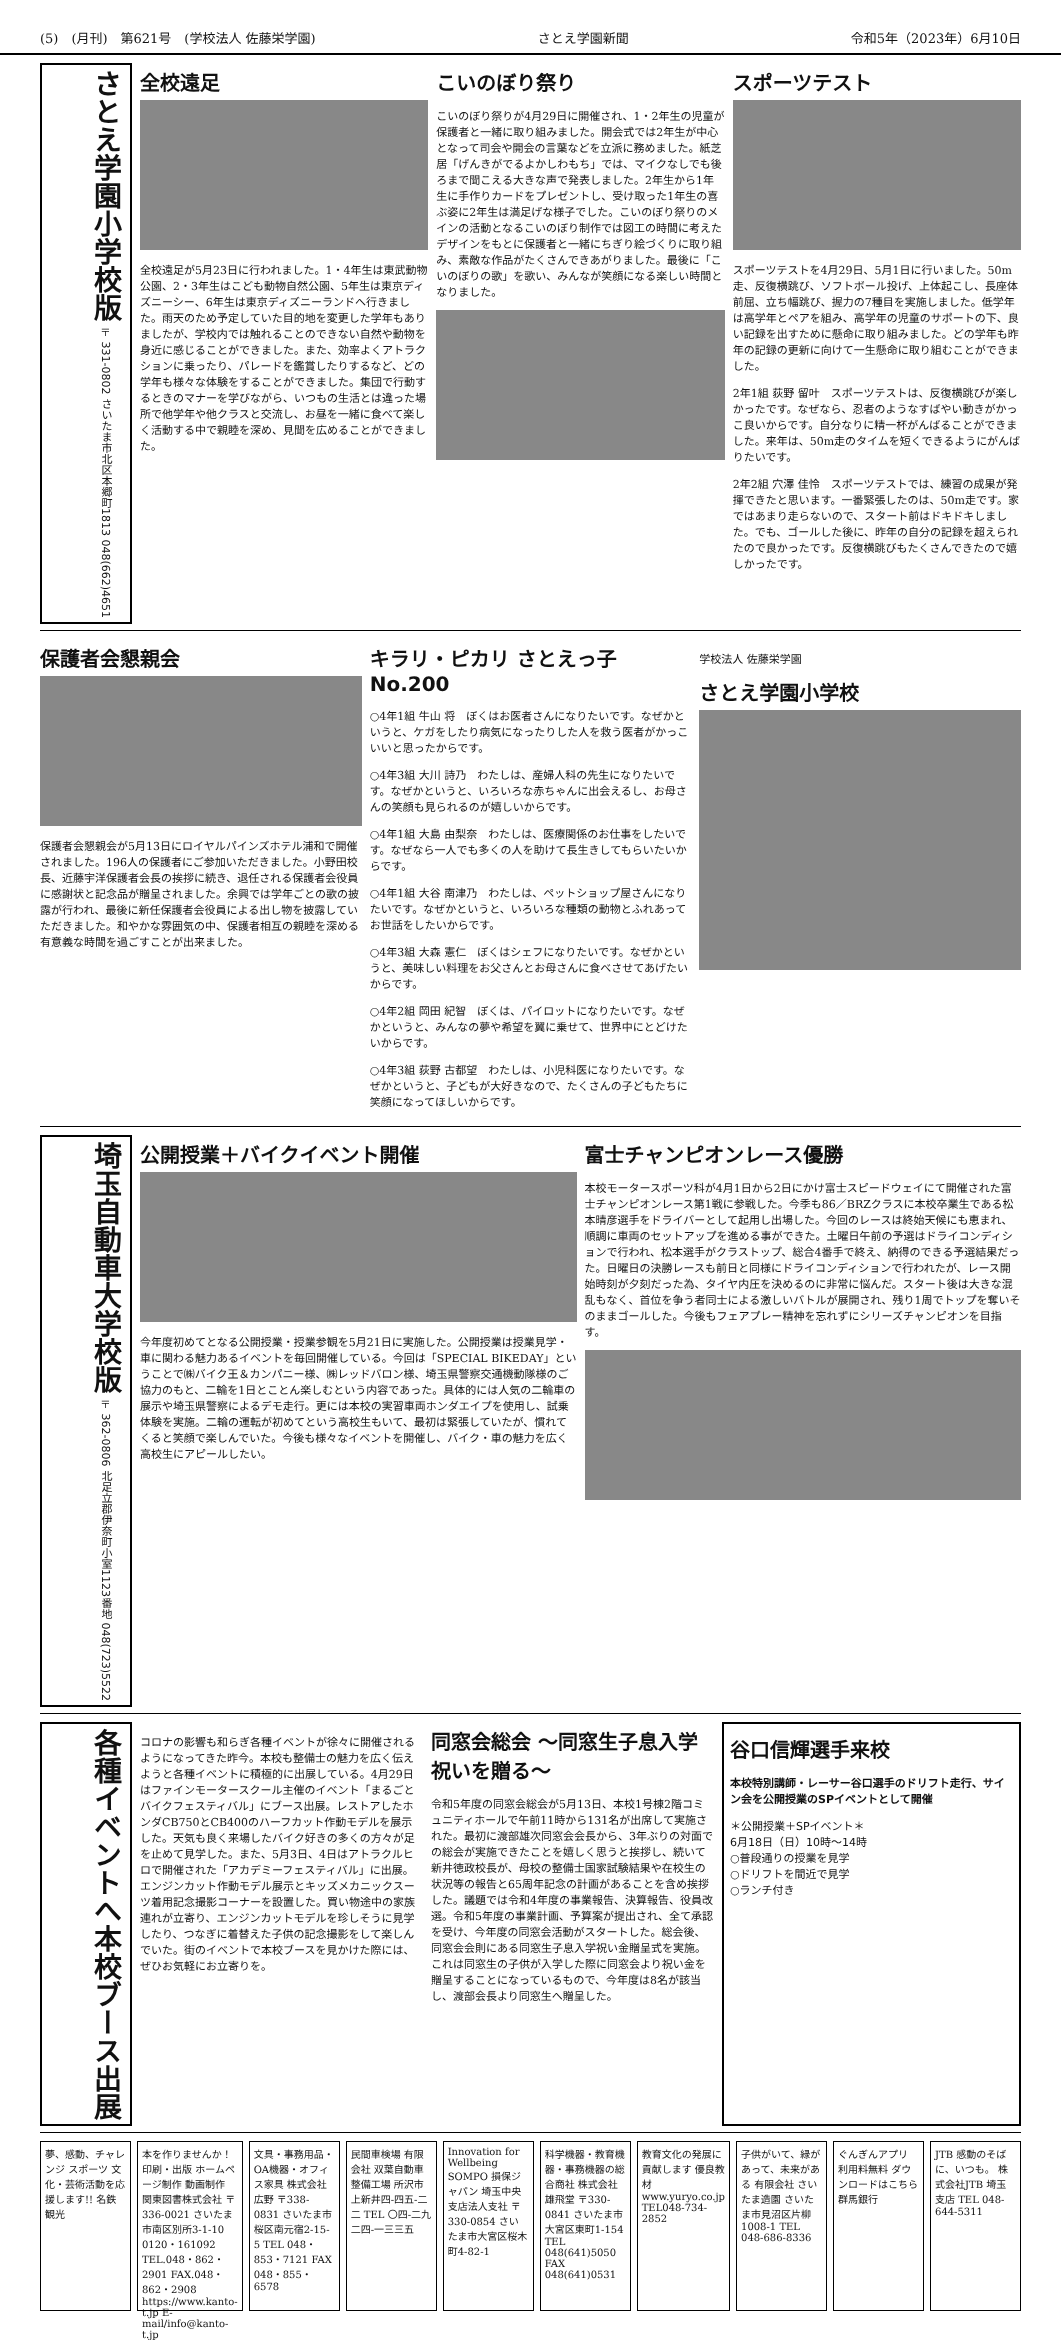(5)　(月刊)　第621号　(学校法人 佐藤栄学園) さとえ学園新聞 令和5年（2023年）6月10日
さとえ学園小学校版 〒331-0802 さいたま市北区本郷町1813 048(662)4651
全校遠足
全校遠足が5月23日に行われました。1・4年生は東武動物公園、2・3年生はこども動物自然公園、5年生は東京ディズニーシー、6年生は東京ディズニーランドへ行きました。雨天のため予定していた目的地を変更した学年もありましたが、学校内では触れることのできない自然や動物を身近に感じることができました。また、効率よくアトラクションに乗ったり、パレードを鑑賞したりするなど、どの学年も様々な体験をすることができました。集団で行動するときのマナーを学びながら、いつもの生活とは違った場所で他学年や他クラスと交流し、お昼を一緒に食べて楽しく活動する中で親睦を深め、見聞を広めることができました。
こいのぼり祭り
こいのぼり祭りが4月29日に開催され、1・2年生の児童が保護者と一緒に取り組みました。開会式では2年生が中心となって司会や開会の言葉などを立派に務めました。紙芝居「げんきがでるよかしわもち」では、マイクなしでも後ろまで聞こえる大きな声で発表しました。2年生から1年生に手作りカードをプレゼントし、受け取った1年生の喜ぶ姿に2年生は満足げな様子でした。こいのぼり祭りのメインの活動となるこいのぼり制作では図工の時間に考えたデザインをもとに保護者と一緒にちぎり絵づくりに取り組み、素敵な作品がたくさんできあがりました。最後に「こいのぼりの歌」を歌い、みんなが笑顔になる楽しい時間となりました。
スポーツテスト
スポーツテストを4月29日、5月1日に行いました。50m走、反復横跳び、ソフトボール投げ、上体起こし、長座体前屈、立ち幅跳び、握力の7種目を実施しました。低学年は高学年とペアを組み、高学年の児童のサポートの下、良い記録を出すために懸命に取り組みました。どの学年も昨年の記録の更新に向けて一生懸命に取り組むことができました。
2年1組 荻野 留叶　スポーツテストは、反復横跳びが楽しかったです。なぜなら、忍者のようなすばやい動きがかっこ良いからです。自分なりに精一杯がんばることができました。来年は、50m走のタイムを短くできるようにがんばりたいです。
2年2組 穴澤 佳怜　スポーツテストでは、練習の成果が発揮できたと思います。一番緊張したのは、50m走です。家ではあまり走らないので、スタート前はドキドキしました。でも、ゴールした後に、昨年の自分の記録を超えられたので良かったです。反復横跳びもたくさんできたので嬉しかったです。
保護者会懇親会
保護者会懇親会が5月13日にロイヤルパインズホテル浦和で開催されました。196人の保護者にご参加いただきました。小野田校長、近藤宇洋保護者会長の挨拶に続き、退任される保護者会役員に感謝状と記念品が贈呈されました。余興では学年ごとの歌の披露が行われ、最後に新任保護者会役員による出し物を披露していただきました。和やかな雰囲気の中、保護者相互の親睦を深める有意義な時間を過ごすことが出来ました。
キラリ・ピカリ さとえっ子 No.200
○4年1組 牛山 将　ぼくはお医者さんになりたいです。なぜかというと、ケガをしたり病気になったりした人を救う医者がかっこいいと思ったからです。
○4年3組 大川 詩乃　わたしは、産婦人科の先生になりたいです。なぜかというと、いろいろな赤ちゃんに出会えるし、お母さんの笑顔も見られるのが嬉しいからです。
○4年1組 大島 由梨奈　わたしは、医療関係のお仕事をしたいです。なぜなら一人でも多くの人を助けて長生きしてもらいたいからです。
○4年1組 大谷 南津乃　わたしは、ペットショップ屋さんになりたいです。なぜかというと、いろいろな種類の動物とふれあってお世話をしたいからです。
○4年3組 大森 憲仁　ぼくはシェフになりたいです。なぜかというと、美味しい料理をお父さんとお母さんに食べさせてあげたいからです。
○4年2組 岡田 紀智　ぼくは、パイロットになりたいです。なぜかというと、みんなの夢や希望を翼に乗せて、世界中にとどけたいからです。
○4年3組 荻野 古都望　わたしは、小児科医になりたいです。なぜかというと、子どもが大好きなので、たくさんの子どもたちに笑顔になってほしいからです。
学校法人 佐藤栄学園
さとえ学園小学校
埼玉自動車大学校版 〒362-0806 北足立郡伊奈町小室1123番地 048(723)5522
公開授業＋バイクイベント開催
今年度初めてとなる公開授業・授業参観を5月21日に実施した。公開授業は授業見学・車に関わる魅力あるイベントを毎回開催している。今回は「SPECIAL BIKEDAY」ということで㈱バイク王＆カンパニー様、㈱レッドバロン様、埼玉県警察交通機動隊様のご協力のもと、二輪を1日とことん楽しむという内容であった。具体的には人気の二輪車の展示や埼玉県警察によるデモ走行。更には本校の実習車両ホンダエイプを使用し、試乗体験を実施。二輪の運転が初めてという高校生もいて、最初は緊張していたが、慣れてくると笑顔で楽しんでいた。今後も様々なイベントを開催し、バイク・車の魅力を広く高校生にアピールしたい。
富士チャンピオンレース優勝
本校モータースポーツ科が4月1日から2日にかけ富士スピードウェイにて開催された富士チャンピオンレース第1戦に参戦した。今季も86／BRZクラスに本校卒業生である松本晴彦選手をドライバーとして起用し出場した。今回のレースは終始天候にも恵まれ、順調に車両のセットアップを進める事ができた。土曜日午前の予選はドライコンディションで行われ、松本選手がクラストップ、総合4番手で終え、納得のできる予選結果だった。日曜日の決勝レースも前日と同様にドライコンディションで行われたが、レース開始時刻が夕刻だった為、タイヤ内圧を決めるのに非常に悩んだ。スタート後は大きな混乱もなく、首位を争う者同士による激しいバトルが展開され、残り1周でトップを奪いそのままゴールした。今後もフェアプレー精神を忘れずにシリーズチャンピオンを目指す。
各種イベントへ本校ブース出展
コロナの影響も和らぎ各種イベントが徐々に開催されるようになってきた昨今。本校も整備士の魅力を広く伝えようと各種イベントに積極的に出展している。4月29日はファインモータースクール主催のイベント「まるごとバイクフェスティバル」にブース出展。レストアしたホンダCB750とCB400のハーフカット作動モデルを展示した。天気も良く来場したバイク好きの多くの方々が足を止めて見学した。また、5月3日、4日はアトラクルヒロで開催された「アカデミーフェスティバル」に出展。エンジンカット作動モデル展示とキッズメカニックスーツ着用記念撮影コーナーを設置した。買い物途中の家族連れが立寄り、エンジンカットモデルを珍しそうに見学したり、つなぎに着替えた子供の記念撮影をして楽しんでいた。街のイベントで本校ブースを見かけた際には、ぜひお気軽にお立寄りを。
同窓会総会 ～同窓生子息入学祝いを贈る～
令和5年度の同窓会総会が5月13日、本校1号棟2階コミュニティホールで午前11時から131名が出席して実施された。最初に渡部雄次同窓会会長から、3年ぶりの対面での総会が実施できたことを嬉しく思うと挨拶し、続いて新井徳政校長が、母校の整備士国家試験結果や在校生の状況等の報告と65周年記念の計画があることを含め挨拶した。議題では令和4年度の事業報告、決算報告、役員改選。令和5年度の事業計画、予算案が提出され、全て承認を受け、今年度の同窓会活動がスタートした。総会後、同窓会会則にある同窓生子息入学祝い金贈呈式を実施。これは同窓生の子供が入学した際に同窓会より祝い金を贈呈することになっているもので、今年度は8名が該当し、渡部会長より同窓生へ贈呈した。
谷口信輝選手来校
本校特別講師・レーサー谷口選手のドリフト走行、サイン会を公開授業のSPイベントとして開催
＊公開授業＋SPイベント＊
6月18日（日）10時～14時
○普段通りの授業を見学
○ドリフトを間近で見学
○ランチ付き
夢、感動、チャレンジ スポーツ 文化・芸術活動を応援します!! 名鉄観光
本を作りませんか！ 印刷・出版 ホームページ制作 動画制作 関東図書株式会社 〒336-0021 さいたま市南区別所3-1-10 0120・161092 TEL.048・862・2901 FAX.048・862・2908 https://www.kanto-t.jp E-mail/info@kanto-t.jp
文具・事務用品・OA機器・オフィス家具 株式会社 広野 〒338-0831 さいたま市桜区南元宿2-15-5 TEL 048・853・7121 FAX 048・855・6578
民間車検場 有限会社 双葉自動車 整備工場 所沢市上新井四-四五-二二 TEL 〇四-二九二四-一三三五
Innovation for Wellbeing SOMPO 損保ジャパン 埼玉中央支店法人支社 〒330-0854 さいたま市大宮区桜木町4-82-1
科学機器・教育機器・事務機器の総合商社 株式会社 雄飛堂 〒330-0841 さいたま市大宮区東町1-154 TEL 048(641)5050 FAX 048(641)0531
教育文化の発展に貢献します 優良教材 www.yuryo.co.jp TEL048-734-2852
子供がいて、緑があって、未来がある 有限会社 さいたま造園 さいたま市見沼区片柳1008-1 TEL 048-686-8336
ぐんぎんアプリ 利用料無料 ダウンロードはこちら 群馬銀行
JTB 感動のそばに、いつも。 株式会社JTB 埼玉支店 TEL 048-644-5311